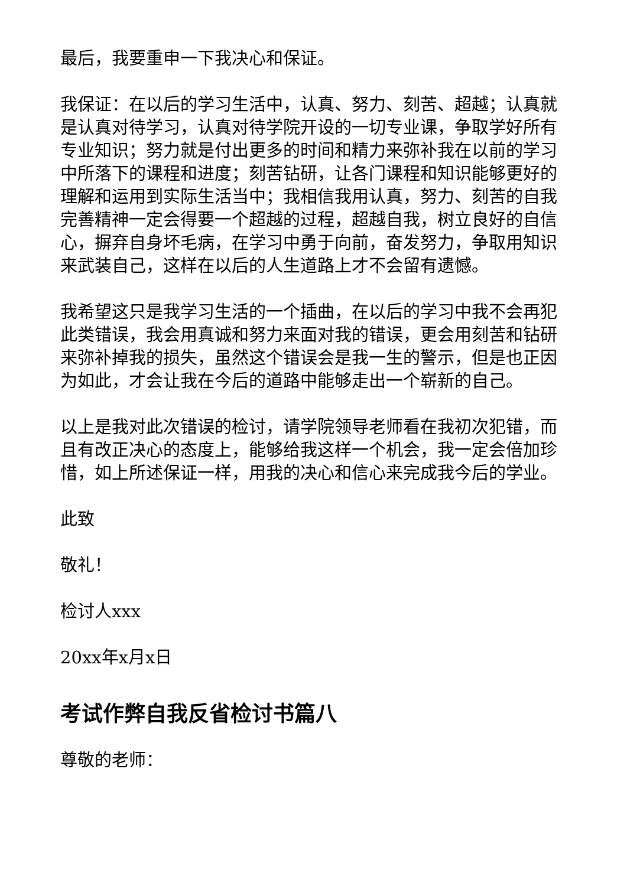最后，我要重申一下我决心和保证。
我保证：在以后的学习生活中，认真、努力、刻苦、超越；认真就是认真对待学习，认真对待学院开设的一切专业课，争取学好所有专业知识；努力就是付出更多的时间和精力来弥补我在以前的学习中所落下的课程和进度；刻苦钻研，让各门课程和知识能够更好的理解和运用到实际生活当中；我相信我用认真，努力、刻苦的自我完善精神一定会得要一个超越的过程，超越自我，树立良好的自信心，摒弃自身坏毛病，在学习中勇于向前，奋发努力，争取用知识来武装自己，这样在以后的人生道路上才不会留有遗憾。
我希望这只是我学习生活的一个插曲，在以后的学习中我不会再犯此类错误，我会用真诚和努力来面对我的错误，更会用刻苦和钻研来弥补掉我的损失，虽然这个错误会是我一生的警示，但是也正因为如此，才会让我在今后的道路中能够走出一个崭新的自己。
以上是我对此次错误的检讨，请学院领导老师看在我初次犯错，而且有改正决心的态度上，能够给我这样一个机会，我一定会倍加珍惜，如上所述保证一样，用我的决心和信心来完成我今后的学业。
此致
敬礼！
检讨人xxx
20xx年x月x日
考试作弊自我反省检讨书篇八
尊敬的老师：